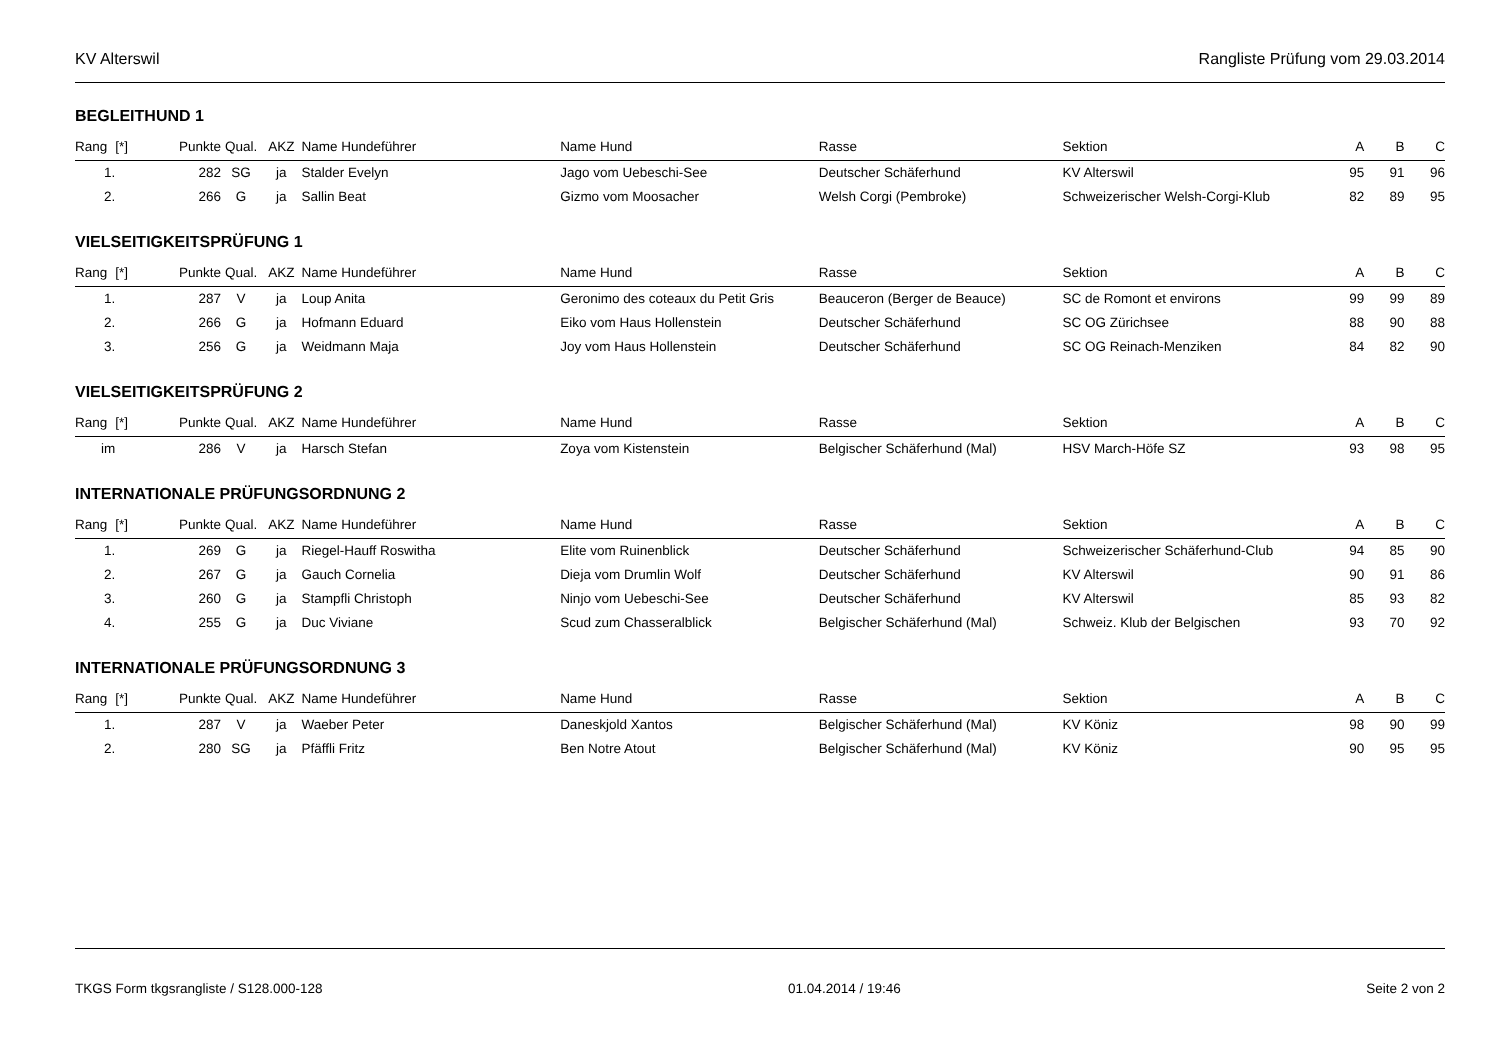KV Alterswil Rangliste Prüfung vom 29.03.2014
BEGLEITHUND 1
| Rang | [*] | Punkte | Qual. | AKZ | Name Hundeführer | Name Hund | Rasse | Sektion | A | B | C |
| --- | --- | --- | --- | --- | --- | --- | --- | --- | --- | --- | --- |
| 1. | | 282 | SG | ja | Stalder Evelyn | Jago vom Uebeschi-See | Deutscher Schäferhund | KV Alterswil | 95 | 91 | 96 |
| 2. | | 266 | G | ja | Sallin Beat | Gizmo vom Moosacher | Welsh Corgi (Pembroke) | Schweizerischer Welsh-Corgi-Klub | 82 | 89 | 95 |
VIELSEITIGKEITSPRÜFUNG 1
| Rang | [*] | Punkte | Qual. | AKZ | Name Hundeführer | Name Hund | Rasse | Sektion | A | B | C |
| --- | --- | --- | --- | --- | --- | --- | --- | --- | --- | --- | --- |
| 1. | | 287 | V | ja | Loup Anita | Geronimo des coteaux du Petit Gris | Beauceron (Berger de Beauce) | SC de Romont et environs | 99 | 99 | 89 |
| 2. | | 266 | G | ja | Hofmann Eduard | Eiko vom Haus Hollenstein | Deutscher Schäferhund | SC OG Zürichsee | 88 | 90 | 88 |
| 3. | | 256 | G | ja | Weidmann Maja | Joy vom Haus Hollenstein | Deutscher Schäferhund | SC OG Reinach-Menziken | 84 | 82 | 90 |
VIELSEITIGKEITSPRÜFUNG 2
| Rang | [*] | Punkte | Qual. | AKZ | Name Hundeführer | Name Hund | Rasse | Sektion | A | B | C |
| --- | --- | --- | --- | --- | --- | --- | --- | --- | --- | --- | --- |
| im | | 286 | V | ja | Harsch Stefan | Zoya vom Kistenstein | Belgischer Schäferhund (Mal) | HSV March-Höfe SZ | 93 | 98 | 95 |
INTERNATIONALE PRÜFUNGSORDNUNG 2
| Rang | [*] | Punkte | Qual. | AKZ | Name Hundeführer | Name Hund | Rasse | Sektion | A | B | C |
| --- | --- | --- | --- | --- | --- | --- | --- | --- | --- | --- | --- |
| 1. | | 269 | G | ja | Riegel-Hauff Roswitha | Elite vom Ruinenblick | Deutscher Schäferhund | Schweizerischer Schäferhund-Club | 94 | 85 | 90 |
| 2. | | 267 | G | ja | Gauch Cornelia | Dieja vom Drumlin Wolf | Deutscher Schäferhund | KV Alterswil | 90 | 91 | 86 |
| 3. | | 260 | G | ja | Stampfli Christoph | Ninjo vom Uebeschi-See | Deutscher Schäferhund | KV Alterswil | 85 | 93 | 82 |
| 4. | | 255 | G | ja | Duc Viviane | Scud zum Chasseralblick | Belgischer Schäferhund (Mal) | Schweiz. Klub der Belgischen | 93 | 70 | 92 |
INTERNATIONALE PRÜFUNGSORDNUNG 3
| Rang | [*] | Punkte | Qual. | AKZ | Name Hundeführer | Name Hund | Rasse | Sektion | A | B | C |
| --- | --- | --- | --- | --- | --- | --- | --- | --- | --- | --- | --- |
| 1. | | 287 | V | ja | Waeber Peter | Daneskjold Xantos | Belgischer Schäferhund (Mal) | KV Köniz | 98 | 90 | 99 |
| 2. | | 280 | SG | ja | Pfäffli Fritz | Ben Notre Atout | Belgischer Schäferhund (Mal) | KV Köniz | 90 | 95 | 95 |
TKGS Form tkgsrangliste / S128.000-128 01.04.2014 / 19:46 Seite 2 von 2